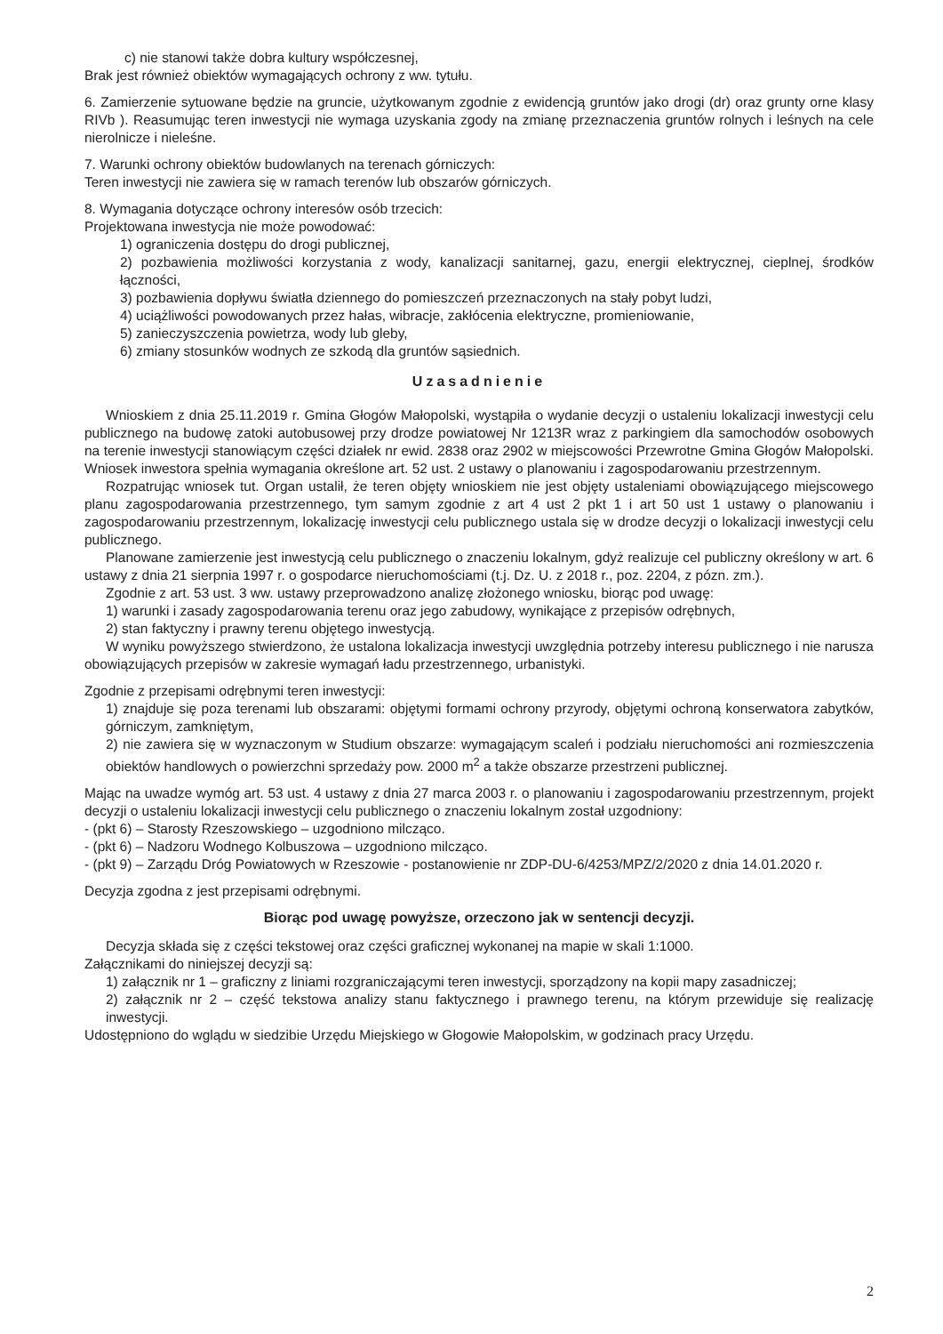c) nie stanowi także dobra kultury współczesnej,
Brak jest również obiektów wymagających ochrony z ww. tytułu.
6. Zamierzenie sytuowane będzie na gruncie, użytkowanym zgodnie z ewidencją gruntów jako drogi (dr) oraz grunty orne klasy RIVb ). Reasumując teren inwestycji nie wymaga uzyskania zgody na zmianę przeznaczenia gruntów rolnych i leśnych na cele nierolnicze i nieleśne.
7. Warunki ochrony obiektów budowlanych na terenach górniczych:
Teren inwestycji nie zawiera się w ramach terenów lub obszarów górniczych.
8. Wymagania dotyczące ochrony interesów osób trzecich:
Projektowana inwestycja nie może powodować:
1) ograniczenia dostępu do drogi publicznej,
2) pozbawienia możliwości korzystania z wody, kanalizacji sanitarnej, gazu, energii elektrycznej, cieplnej, środków łączności,
3) pozbawienia dopływu światła dziennego do pomieszczeń przeznaczonych na stały pobyt ludzi,
4) uciążliwości powodowanych przez hałas, wibracje, zakłócenia elektryczne, promieniowanie,
5) zanieczyszczenia powietrza, wody lub gleby,
6) zmiany stosunków wodnych ze szkodą dla gruntów sąsiednich.
Uzasadnienie
Wnioskiem z dnia 25.11.2019 r. Gmina Głogów Małopolski, wystąpiła o wydanie decyzji o ustaleniu lokalizacji inwestycji celu publicznego na budowę zatoki autobusowej przy drodze powiatowej Nr 1213R wraz z parkingiem dla samochodów osobowych na terenie inwestycji stanowiącym części działek nr ewid. 2838 oraz 2902 w miejscowości Przewrotne Gmina Głogów Małopolski. Wniosek inwestora spełnia wymagania określone art. 52 ust. 2 ustawy o planowaniu i zagospodarowaniu przestrzennym.
Rozpatrując wniosek tut. Organ ustalił, że teren objęty wnioskiem nie jest objęty ustaleniami obowiązującego miejscowego planu zagospodarowania przestrzennego, tym samym zgodnie z art 4 ust 2 pkt 1 i art 50 ust 1 ustawy o planowaniu i zagospodarowaniu przestrzennym, lokalizację inwestycji celu publicznego ustala się w drodze decyzji o lokalizacji inwestycji celu publicznego.
Planowane zamierzenie jest inwestycją celu publicznego o znaczeniu lokalnym, gdyż realizuje cel publiczny określony w art. 6 ustawy z dnia 21 sierpnia 1997 r. o gospodarce nieruchomościami (t.j. Dz. U. z 2018 r., poz. 2204, z pózn. zm.).
Zgodnie z art. 53 ust. 3 ww. ustawy przeprowadzono analizę złożonego wniosku, biorąc pod uwagę:
1) warunki i zasady zagospodarowania terenu oraz jego zabudowy, wynikające z przepisów odrębnych,
2) stan faktyczny i prawny terenu objętego inwestycją.
W wyniku powyższego stwierdzono, że ustalona lokalizacja inwestycji uwzględnia potrzeby interesu publicznego i nie narusza obowiązujących przepisów w zakresie wymagań ładu przestrzennego, urbanistyki.
Zgodnie z przepisami odrębnymi teren inwestycji:
1) znajduje się poza terenami lub obszarami: objętymi formami ochrony przyrody, objętymi ochroną konserwatora zabytków, górniczym, zamkniętym,
2) nie zawiera się w wyznaczonym w Studium obszarze: wymagającym scaleń i podziału nieruchomości ani rozmieszczenia obiektów handlowych o powierzchni sprzedaży pow. 2000 m<sup>2</sup> a także obszarze przestrzeni publicznej.
Mając na uwadze wymóg art. 53 ust. 4 ustawy z dnia 27 marca 2003 r. o planowaniu i zagospodarowaniu przestrzennym, projekt decyzji o ustaleniu lokalizacji inwestycji celu publicznego o znaczeniu lokalnym został uzgodniony:
- (pkt 6) – Starosty Rzeszowskiego – uzgodniono milcząco.
- (pkt 6) – Nadzoru Wodnego Kolbuszowa – uzgodniono milcząco.
- (pkt 9) – Zarządu Dróg Powiatowych w Rzeszowie - postanowienie nr ZDP-DU-6/4253/MPZ/2/2020 z dnia 14.01.2020 r.
Decyzja zgodna z jest przepisami odrębnymi.
Biorąc pod uwagę powyższe, orzeczono jak w sentencji decyzji.
Decyzja składa się z części tekstowej oraz części graficznej wykonanej na mapie w skali 1:1000.
Załącznikami do niniejszej decyzji są:
1) załącznik nr 1 – graficzny z liniami rozgraniczającymi teren inwestycji, sporządzony na kopii mapy zasadniczej;
2) załącznik nr 2 – część tekstowa analizy stanu faktycznego i prawnego terenu, na którym przewiduje się realizację inwestycji.
Udostępniono do wglądu w siedzibie Urzędu Miejskiego w Głogowie Małopolskim, w godzinach pracy Urzędu.
2